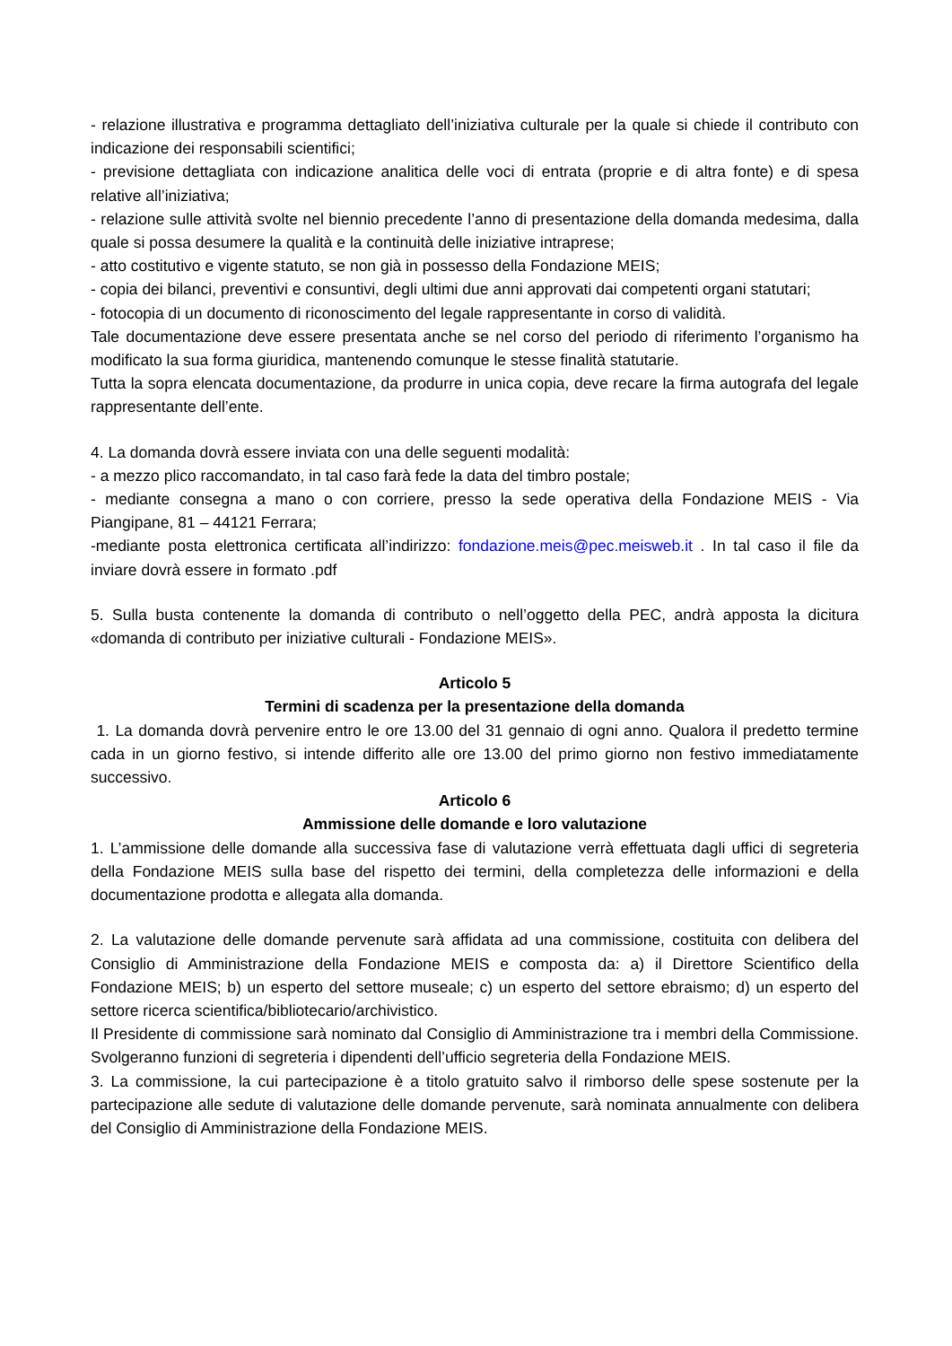- relazione illustrativa e programma dettagliato dell’iniziativa culturale per la quale si chiede il contributo con indicazione dei responsabili scientifici;
- previsione dettagliata con indicazione analitica delle voci di entrata (proprie e di altra fonte) e di spesa relative all’iniziativa;
- relazione sulle attività svolte nel biennio precedente l’anno di presentazione della domanda medesima, dalla quale si possa desumere la qualità e la continuità delle iniziative intraprese;
- atto costitutivo e vigente statuto, se non già in possesso della Fondazione MEIS;
- copia dei bilanci, preventivi e consuntivi, degli ultimi due anni approvati dai competenti organi statutari;
- fotocopia di un documento di riconoscimento del legale rappresentante in corso di validità.
Tale documentazione deve essere presentata anche se nel corso del periodo di riferimento l’organismo ha modificato la sua forma giuridica, mantenendo comunque le stesse finalità statutarie.
Tutta la sopra elencata documentazione, da produrre in unica copia, deve recare la firma autografa del legale rappresentante dell’ente.
4. La domanda dovrà essere inviata con una delle seguenti modalità:
- a mezzo plico raccomandato, in tal caso farà fede la data del timbro postale;
- mediante consegna a mano o con corriere, presso la sede operativa della Fondazione MEIS - Via Piangipane, 81 – 44121 Ferrara;
-mediante posta elettronica certificata all’indirizzo: fondazione.meis@pec.meisweb.it . In tal caso il file da inviare dovrà essere in formato .pdf
5. Sulla busta contenente la domanda di contributo o nell’oggetto della PEC, andrà apposta la dicitura «domanda di contributo per iniziative culturali - Fondazione MEIS».
Articolo 5
Termini di scadenza per la presentazione della domanda
1. La domanda dovrà pervenire entro le ore 13.00 del 31 gennaio di ogni anno. Qualora il predetto termine cada in un giorno festivo, si intende differito alle ore 13.00 del primo giorno non festivo immediatamente successivo.
Articolo 6
Ammissione delle domande e loro valutazione
1. L’ammissione delle domande alla successiva fase di valutazione verrà effettuata dagli uffici di segreteria della Fondazione MEIS sulla base del rispetto dei termini, della completezza delle informazioni e della documentazione prodotta e allegata alla domanda.
2. La valutazione delle domande pervenute sarà affidata ad una commissione, costituita con delibera del Consiglio di Amministrazione della Fondazione MEIS e composta da: a) il Direttore Scientifico della Fondazione MEIS; b) un esperto del settore museale; c) un esperto del settore ebraismo; d) un esperto del settore ricerca scientifica/bibliotecario/archivistico.
Il Presidente di commissione sarà nominato dal Consiglio di Amministrazione tra i membri della Commissione. Svolgeranno funzioni di segreteria i dipendenti dell’ufficio segreteria della Fondazione MEIS.
3. La commissione, la cui partecipazione è a titolo gratuito salvo il rimborso delle spese sostenute per la partecipazione alle sedute di valutazione delle domande pervenute, sarà nominata annualmente con delibera del Consiglio di Amministrazione della Fondazione MEIS.